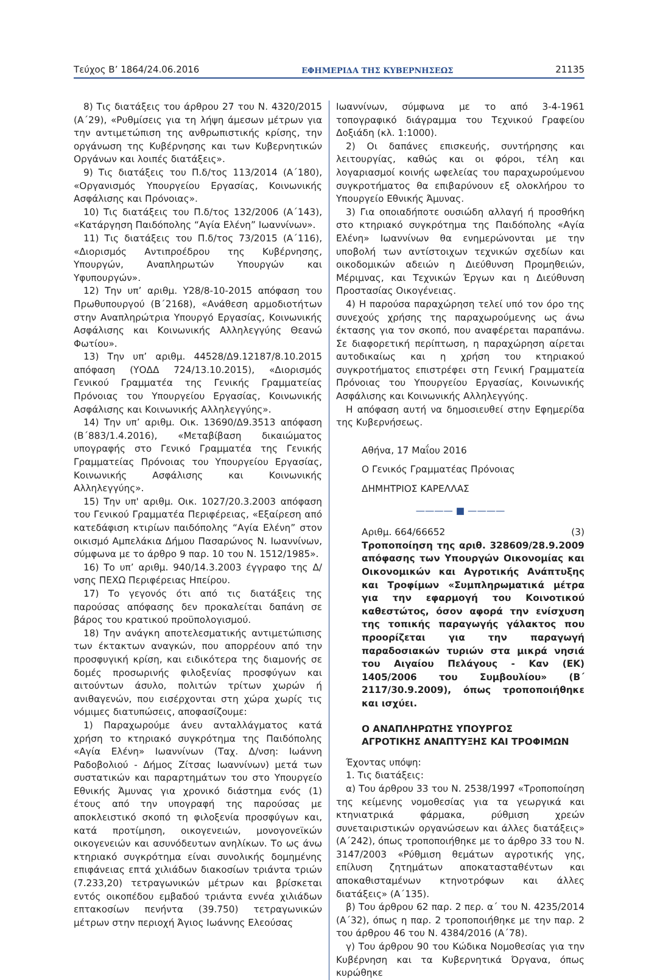Τεύχος Β’ 1864/24.06.2016 ΕΦΗΜΕΡΙΔΑ ΤΗΣ ΚΥΒΕΡΝΗΣΕΩΣ 21135
8) Τις διατάξεις του άρθρου 27 του Ν. 4320/2015 (Α΄29), «Ρυθμίσεις για τη λήψη άμεσων μέτρων για την αντιμετώπιση της ανθρωπιστικής κρίσης, την οργάνωση της Κυβέρνησης και των Κυβερνητικών Οργάνων και λοιπές διατάξεις».
9) Τις διατάξεις του Π.δ/τος 113/2014 (Α΄180), «Οργανισμός Υπουργείου Εργασίας, Κοινωνικής Ασφάλισης και Πρόνοιας».
10) Τις διατάξεις του Π.δ/τος 132/2006 (Α΄143), «Κατάργηση Παιδόπολης “Αγία Ελένη” Ιωαννίνων».
11) Τις διατάξεις του Π.δ/τος 73/2015 (Α΄116), «Διορισμός Αντιπροέδρου της Κυβέρνησης, Υπουργών, Αναπληρωτών Υπουργών και Υφυπουργών».
12) Την υπ’ αριθμ. Υ28/8-10-2015 απόφαση του Πρωθυπουργού (Β΄2168), «Ανάθεση αρμοδιοτήτων στην Αναπληρώτρια Υπουργό Εργασίας, Κοινωνικής Ασφάλισης και Κοινωνικής Αλληλεγγύης Θεανώ Φωτίου».
13) Την υπ’ αριθμ. 44528/Δ9.12187/8.10.2015 απόφαση (ΥΟΔΔ 724/13.10.2015), «Διορισμός Γενικού Γραμματέα της Γενικής Γραμματείας Πρόνοιας του Υπουργείου Εργασίας, Κοινωνικής Ασφάλισης και Κοινωνικής Αλληλεγγύης».
14) Την υπ’ αριθμ. Οικ. 13690/Δ9.3513 απόφαση (Β΄883/1.4.2016), «Μεταβίβαση δικαιώματος υπογραφής στο Γενικό Γραμματέα της Γενικής Γραμματείας Πρόνοιας του Υπουργείου Εργασίας, Κοινωνικής Ασφάλισης και Κοινωνικής Αλληλεγγύης».
15) Την υπ' αριθμ. Οικ. 1027/20.3.2003 απόφαση του Γενικού Γραμματέα Περιφέρειας, «Εξαίρεση από κατεδάφιση κτιρίων παιδόπολης “Αγία Ελένη” στον οικισμό Αμπελάκια Δήμου Πασαρώνος Ν. Ιωαννίνων, σύμφωνα με το άρθρο 9 παρ. 10 του Ν. 1512/1985».
16) Το υπ’ αριθμ. 940/14.3.2003 έγγραφο της Δ/νσης ΠΕΧΩ Περιφέρειας Ηπείρου.
17) Το γεγονός ότι από τις διατάξεις της παρούσας απόφασης δεν προκαλείται δαπάνη σε βάρος του κρατικού προϋπολογισμού.
18) Την ανάγκη αποτελεσματικής αντιμετώπισης των έκτακτων αναγκών, που απορρέουν από την προσφυγική κρίση, και ειδικότερα της διαμονής σε δομές προσωρινής φιλοξενίας προσφύγων και αιτούντων άσυλο, πολιτών τρίτων χωρών ή ανιθαγενών, που εισέρχονται στη χώρα χωρίς τις νόμιμες διατυπώσεις, αποφασίζουμε:
1) Παραχωρούμε άνευ ανταλλάγματος κατά χρήση το κτηριακό συγκρότημα της Παιδόπολης «Αγία Ελένη» Ιωαννίνων (Ταχ. Δ/νση: Ιωάννη Ραδοβολιού - Δήμος Ζίτσας Ιωαννίνων) μετά των συστατικών και παραρτημάτων του στο Υπουργείο Εθνικής Άμυνας για χρονικό διάστημα ενός (1) έτους από την υπογραφή της παρούσας με αποκλειστικό σκοπό τη φιλοξενία προσφύγων και, κατά προτίμηση, οικογενειών, μονογονεϊκών οικογενειών και ασυνόδευτων ανηλίκων. Το ως άνω κτηριακό συγκρότημα είναι συνολικής δομημένης επιφάνειας επτά χιλιάδων διακοσίων τριάντα τριών (7.233,20) τετραγωνικών μέτρων και βρίσκεται εντός οικοπέδου εμβαδού τριάντα εννέα χιλιάδων επτακοσίων πενήντα (39.750) τετραγωνικών μέτρων στην περιοχή Άγιος Ιωάννης Ελεούσας
Ιωαννίνων, σύμφωνα με το από 3-4-1961 τοπογραφικό διάγραμμα του Τεχνικού Γραφείου Δοξιάδη (κλ. 1:1000).
2) Οι δαπάνες επισκευής, συντήρησης και λειτουργίας, καθώς και οι φόροι, τέλη και λογαριασμοί κοινής ωφελείας του παραχωρούμενου συγκροτήματος θα επιβαρύνουν εξ ολοκλήρου το Υπουργείο Εθνικής Άμυνας.
3) Για οποιαδήποτε ουσιώδη αλλαγή ή προσθήκη στο κτηριακό συγκρότημα της Παιδόπολης «Αγία Ελένη» Ιωαννίνων θα ενημερώνονται με την υποβολή των αντίστοιχων τεχνικών σχεδίων και οικοδομικών αδειών η Διεύθυνση Προμηθειών, Μέριμνας, και Τεχνικών Έργων και η Διεύθυνση Προστασίας Οικογένειας.
4) Η παρούσα παραχώρηση τελεί υπό τον όρο της συνεχούς χρήσης της παραχωρούμενης ως άνω έκτασης για τον σκοπό, που αναφέρεται παραπάνω. Σε διαφορετική περίπτωση, η παραχώρηση αίρεται αυτοδικαίως και η χρήση του κτηριακού συγκροτήματος επιστρέφει στη Γενική Γραμματεία Πρόνοιας του Υπουργείου Εργασίας, Κοινωνικής Ασφάλισης και Κοινωνικής Αλληλεγγύης.
Η απόφαση αυτή να δημοσιευθεί στην Εφημερίδα της Κυβερνήσεως.
Αθήνα, 17 Μαΐου 2016
Ο Γενικός Γραμματέας Πρόνοιας
ΔΗΜΗΤΡΙΟΣ ΚΑΡΕΛΛΑΣ
———— ■ ————
Αριθμ. 664/66652 (3)
Τροποποίηση της αριθ. 328609/28.9.2009 απόφασης των Υπουργών Οικονομίας και Οικονομικών και Αγροτικής Ανάπτυξης και Τροφίμων «Συμπληρωματικά μέτρα για την εφαρμογή του Κοινοτικού καθεστώτος, όσον αφορά την ενίσχυση της τοπικής παραγωγής γάλακτος που προορίζεται για την παραγωγή παραδοσιακών τυριών στα μικρά νησιά του Αιγαίου Πελάγους - Καν (ΕΚ) 1405/2006 του Συμβουλίου» (Β΄ 2117/30.9.2009), όπως τροποποιήθηκε και ισχύει.
Ο ΑΝΑΠΛΗΡΩΤΗΣ ΥΠΟΥΡΓΟΣ
ΑΓΡΟΤΙΚΗΣ ΑΝΑΠΤΥΞΗΣ ΚΑΙ ΤΡΟΦΙΜΩΝ
Έχοντας υπόψη:
1. Τις διατάξεις:
α) Του άρθρου 33 του Ν. 2538/1997 «Τροποποίηση της κείμενης νομοθεσίας για τα γεωργικά και κτηνιατρικά φάρμακα, ρύθμιση χρεών συνεταιριστικών οργανώσεων και άλλες διατάξεις» (Α΄242), όπως τροποποιήθηκε με το άρθρο 33 του Ν. 3147/2003 «Ρύθμιση θεμάτων αγροτικής γης, επίλυση ζητημάτων αποκατασταθέντων και αποκαθισταμένων κτηνοτρόφων και άλλες διατάξεις» (Α΄135).
β) Του άρθρου 62 παρ. 2 περ. α΄ του Ν. 4235/2014 (Α΄32), όπως η παρ. 2 τροποποιήθηκε με την παρ. 2 του άρθρου 46 του Ν. 4384/2016 (Α΄78).
γ) Του άρθρου 90 του Κώδικα Νομοθεσίας για την Κυβέρνηση και τα Κυβερνητικά Όργανα, όπως κυρώθηκε